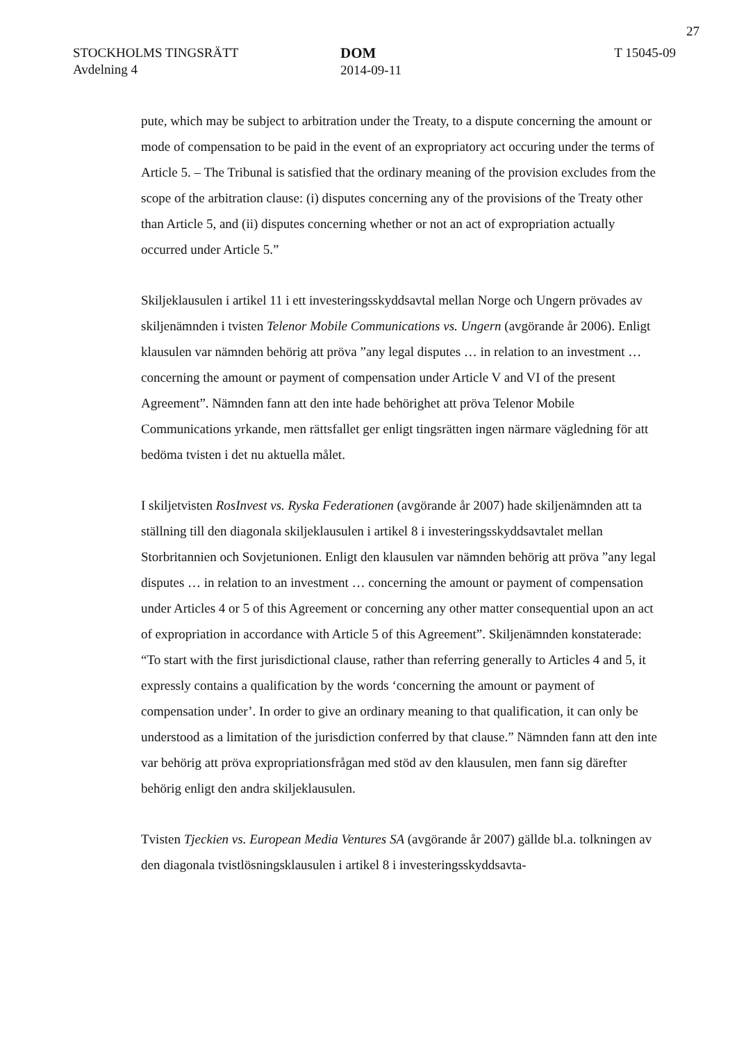27
STOCKHOLMS TINGSRÄTT
Avdelning 4
DOM
2014-09-11
T 15045-09
pute, which may be subject to arbitration under the Treaty, to a dispute concerning the amount or mode of compensation to be paid in the event of an expropriatory act occuring under the terms of Article 5. – The Tribunal is satisfied that the ordinary meaning of the provision excludes from the scope of the arbitration clause: (i) disputes concerning any of the provisions of the Treaty other than Article 5, and (ii) disputes concerning whether or not an act of expropriation actually occurred under Article 5.”
Skiljeklausulen i artikel 11 i ett investeringsskyddsavtal mellan Norge och Ungern prövades av skiljenämnden i tvisten Telenor Mobile Communications vs. Ungern (avgörande år 2006). Enligt klausulen var nämnden behörig att pröva ”any legal disputes … in relation to an investment … concerning the amount or payment of compensation under Article V and VI of the present Agreement”. Nämnden fann att den inte hade behörighet att pröva Telenor Mobile Communications yrkande, men rättsfallet ger enligt tingsrätten ingen närmare vägledning för att bedöma tvisten i det nu aktuella målet.
I skiljetvisten RosInvest vs. Ryska Federationen (avgörande år 2007) hade skiljenämnden att ta ställning till den diagonala skiljeklausulen i artikel 8 i investeringsskyddsavtalet mellan Storbritannien och Sovjetunionen. Enligt den klausulen var nämnden behörig att pröva ”any legal disputes … in relation to an investment … concerning the amount or payment of compensation under Articles 4 or 5 of this Agreement or concerning any other matter consequential upon an act of expropriation in accordance with Article 5 of this Agreement”. Skiljenämnden konstaterade: “To start with the first jurisdictional clause, rather than referring generally to Articles 4 and 5, it expressly contains a qualification by the words ‘concerning the amount or payment of compensation under’. In order to give an ordinary meaning to that qualification, it can only be understood as a limitation of the jurisdiction conferred by that clause.” Nämnden fann att den inte var behörig att pröva expropriationsfrågan med stöd av den klausulen, men fann sig därefter behörig enligt den andra skiljeklausulen.
Tvisten Tjeckien vs. European Media Ventures SA (avgörande år 2007) gällde bl.a. tolkningen av den diagonala tvistlösningsklausulen i artikel 8 i investeringsskyddsavta-